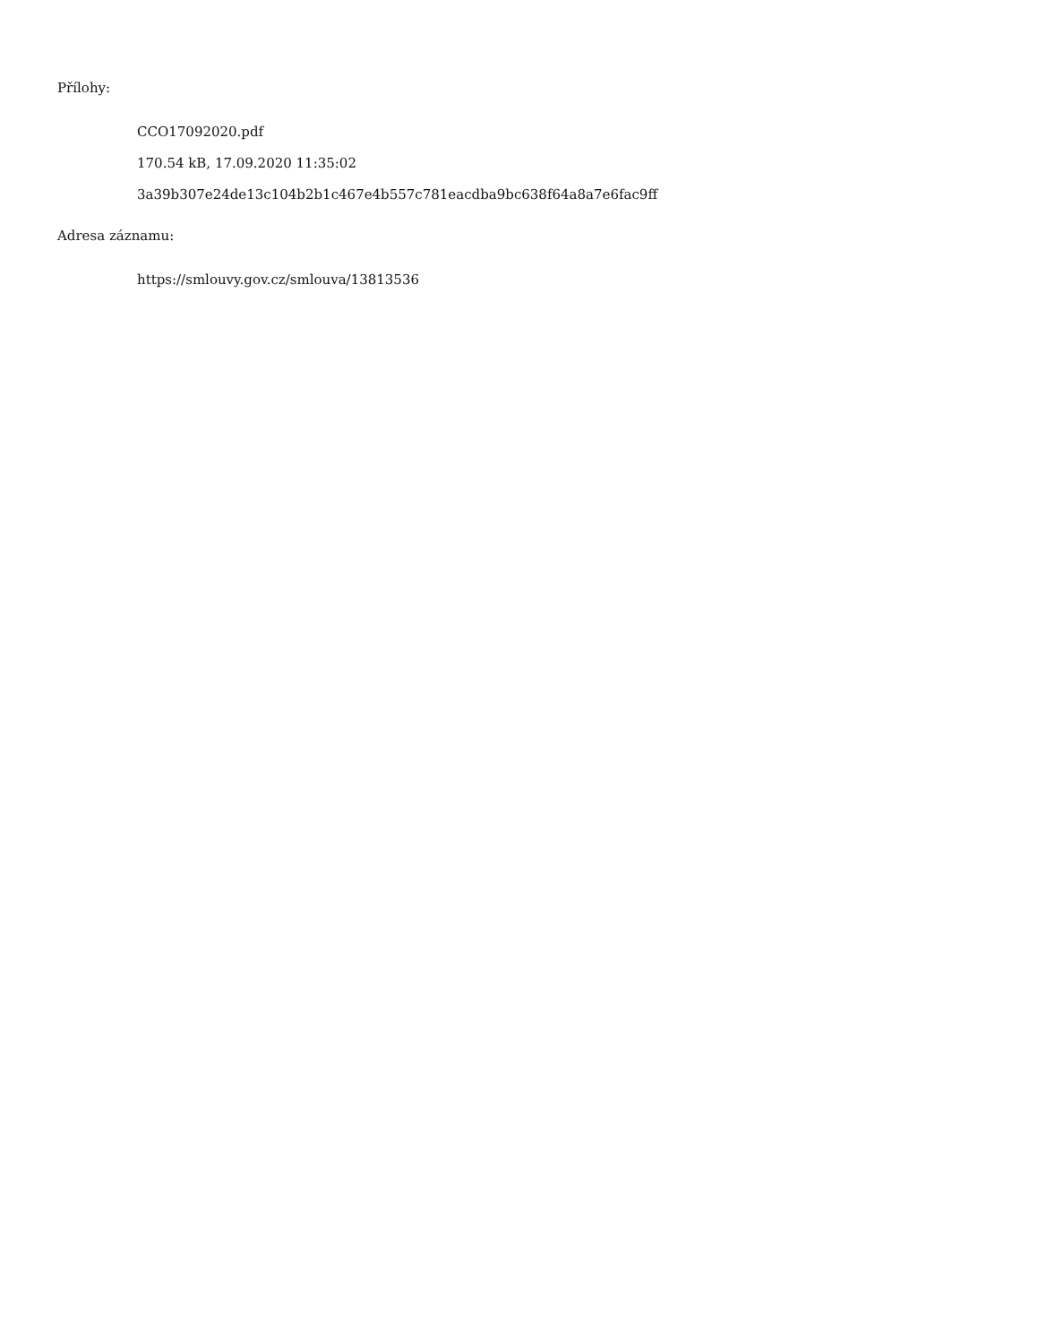Přílohy:
CCO17092020.pdf
170.54 kB, 17.09.2020 11:35:02
3a39b307e24de13c104b2b1c467e4b557c781eacdba9bc638f64a8a7e6fac9ff
Adresa záznamu:
https://smlouvy.gov.cz/smlouva/13813536